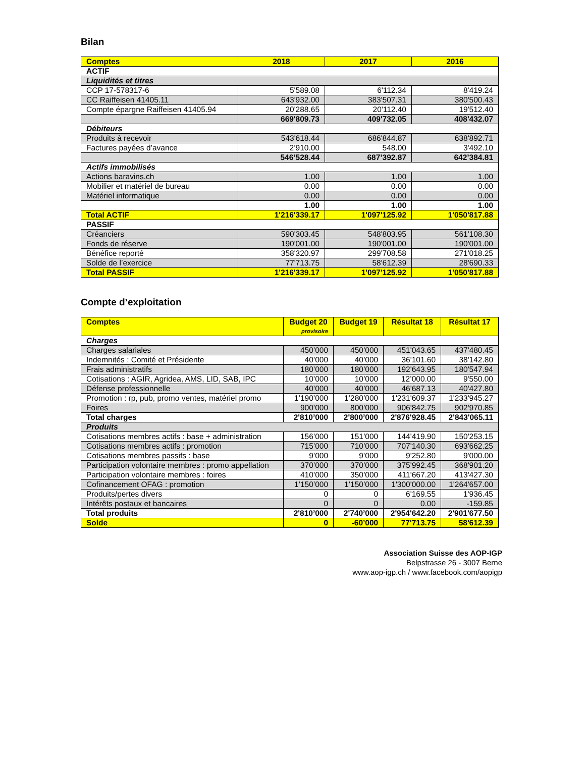Bilan
| Comptes | 2018 | 2017 | 2016 |
| --- | --- | --- | --- |
| ACTIF | | | |
| Liquidités et titres | | | |
| CCP 17-578317-6 | 5'589.08 | 6'112.34 | 8'419.24 |
| CC Raiffeisen 41405.11 | 643'932.00 | 383'507.31 | 380'500.43 |
| Compte épargne Raiffeisen 41405.94 | 20'288.65 | 20'112.40 | 19'512.40 |
| | 669'809.73 | 409'732.05 | 408'432.07 |
| Débiteurs | | | |
| Produits à recevoir | 543'618.44 | 686'844.87 | 638'892.71 |
| Factures payées d’avance | 2’910.00 | 548.00 | 3'492.10 |
| | 546’528.44 | 687’392.87 | 642’384.81 |
| Actifs immobilisés | | | |
| Actions baravins.ch | 1.00 | 1.00 | 1.00 |
| Mobilier et matériel de bureau | 0.00 | 0.00 | 0.00 |
| Matériel informatique | 0.00 | 0.00 | 0.00 |
| | 1.00 | 1.00 | 1.00 |
| Total ACTIF | 1'216'339.17 | 1'097'125.92 | 1'050'817.88 |
| PASSIF | | | |
| Créanciers | 590'303.45 | 548'803.95 | 561'108.30 |
| Fonds de réserve | 190'001.00 | 190'001.00 | 190'001.00 |
| Bénéfice reporté | 358'320.97 | 299'708.58 | 271'018.25 |
| Solde de l’exercice | 77'713.75 | 58'612.39 | 28'690.33 |
| Total PASSIF | 1'216'339.17 | 1'097'125.92 | 1'050'817.88 |
Compte d’exploitation
| Comptes | Budget 20 provisoire | Budget 19 | Résultat 18 | Résultat 17 |
| --- | --- | --- | --- | --- |
| Charges | | | | |
| Charges salariales | 450’000 | 450’000 | 451'043.65 | 437'480.45 |
| Indemnités : Comité et Présidente | 40’000 | 40’000 | 36'101.60 | 38'142.80 |
| Frais administratifs | 180’000 | 180’000 | 192'643.95 | 180'547.94 |
| Cotisations : AGIR, Agridea, AMS, LID, SAB, IPC | 10’000 | 10’000 | 12’000.00 | 9'550.00 |
| Défense professionnelle | 40’000 | 40’000 | 46'687.13 | 40'427.80 |
| Promotion : rp, pub, promo ventes, matériel promo | 1’190’000 | 1’280’000 | 1'231'609.37 | 1'233'945.27 |
| Foires | 900’000 | 800’000 | 906'842.75 | 902'970.85 |
| Total charges | 2'810’000 | 2'800’000 | 2'876'928.45 | 2'843'065.11 |
| Produits | | | | |
| Cotisations membres actifs : base + administration | 156’000 | 151’000 | 144'419.90 | 150'253.15 |
| Cotisations membres actifs : promotion | 715’000 | 710’000 | 707'140.30 | 693'662.25 |
| Cotisations membres passifs : base | 9’000 | 9’000 | 9'252.80 | 9'000.00 |
| Participation volontaire membres : promo appellation | 370’000 | 370’000 | 375'992.45 | 368'901.20 |
| Participation volontaire membres : foires | 410’000 | 350’000 | 411'667.20 | 413'427.30 |
| Cofinancement OFAG : promotion | 1’150’000 | 1’150’000 | 1'300'000.00 | 1'264'657.00 |
| Produits/pertes divers | 0 | 0 | 6'169.55 | 1'936.45 |
| Intérêts postaux et bancaires | 0 | 0 | 0.00 | -159.85 |
| Total produits | 2'810’000 | 2'740’000 | 2'954'642.20 | 2'901'677.50 |
| Solde | 0 | -60’000 | 77'713.75 | 58'612.39 |
Association Suisse des AOP-IGP
Belpstrasse 26 - 3007 Berne
www.aop-igp.ch / www.facebook.com/aopigp